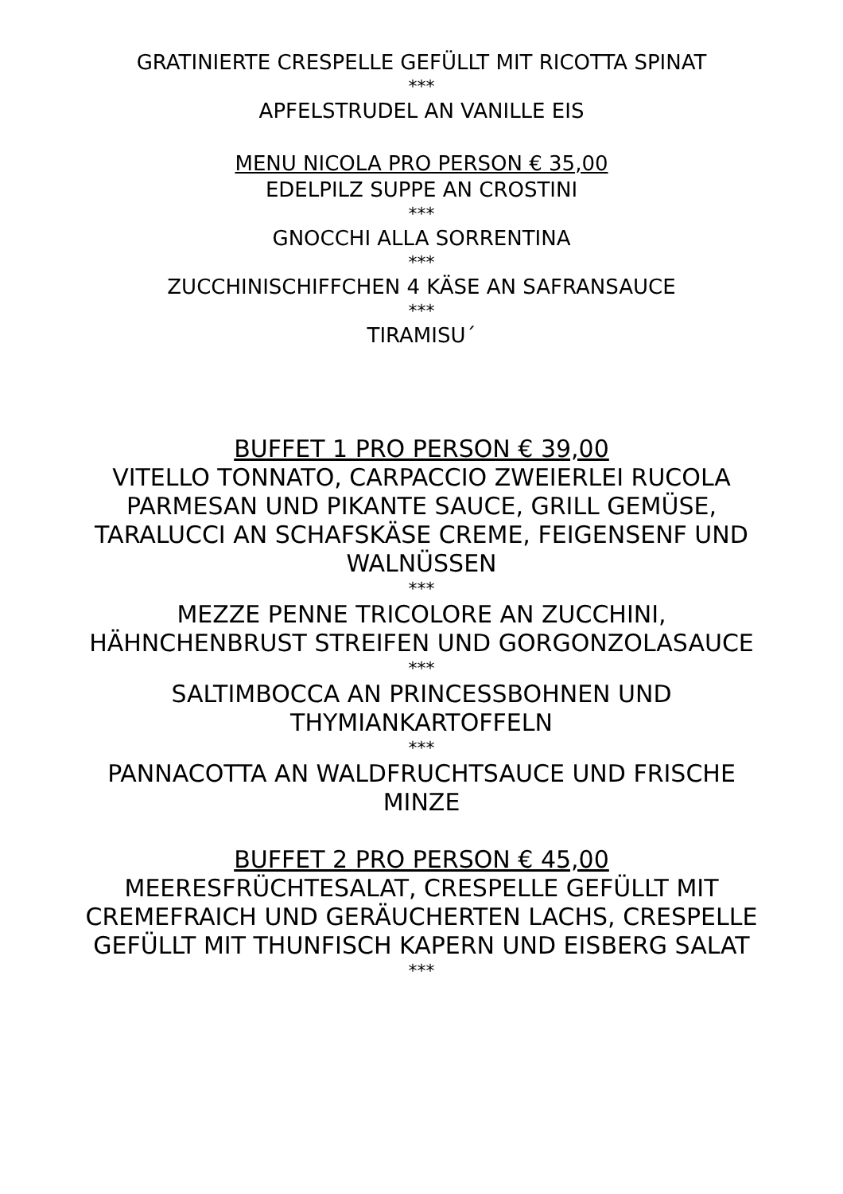GRATINIERTE CRESPELLE GEFÜLLT MIT RICOTTA SPINAT
***
APFELSTRUDEL AN VANILLE EIS
MENU NICOLA PRO PERSON € 35,00
EDELPILZ SUPPE AN CROSTINI
***
GNOCCHI ALLA SORRENTINA
***
ZUCCHINISCHIFFCHEN 4 KÄSE AN SAFRANSAUCE
***
TIRAMISU´
BUFFET 1 PRO PERSON € 39,00
VITELLO TONNATO, CARPACCIO ZWEIERLEI RUCOLA PARMESAN UND PIKANTE SAUCE, GRILL GEMÜSE, TARALUCCI AN SCHAFSKÄSE CREME, FEIGENSENF UND WALNÜSSEN
***
MEZZE PENNE TRICOLORE AN ZUCCHINI, HÄHNCHENBRUST STREIFEN UND GORGONZOLASAUCE
***
SALTIMBOCCA AN PRINCESSBOHNEN UND THYMIANKARTOFFELN
***
PANNACOTTA AN WALDFRUCHTSAUCE UND FRISCHE MINZE
BUFFET 2 PRO PERSON € 45,00
MEERESFRÜCHTESALAT, CRESPELLE GEFÜLLT MIT CREMEFRAICH UND GERÄUCHERTEN LACHS, CRESPELLE GEFÜLLT MIT THUNFISCH KAPERN UND EISBERG SALAT
***